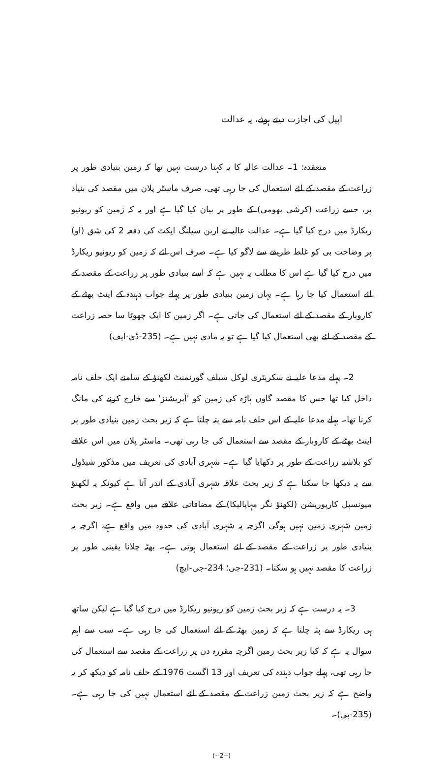اپیل کی اجازت دیتے ہوئے، یہ عدالت
منعقدہ: 1۔ عدالت عالیہ کا یہ کہنا درست نہیں تھا کہ زمین بنیادی طور پر زراعت کے مقصد کے لئے استعمال کی جا رہی تھی، صرف ماسٹر پلان میں مقصد کی بنیاد پر، جسے زراعت (کرشی بھومی) کے طور پر بیان کیا گیا ہے اور یہ کہ زمین کو ریونیو ریکارڈ میں درج کیا گیا ہے۔ عدالت عالیہ نے اربن سیلنگ ایکٹ کی دفعہ 2 کی شق (او) پر وضاحت بی کو غلط طریقے سے لاگو کیا ہے۔ صرف اس لئے کہ زمین کو ریونیو ریکارڈ میں درج کیا گیا ہے اس کا مطلب یہ نہیں ہے کہ اسے بنیادی طور پر زراعت کے مقصد کے لئے استعمال کیا جا رہا ہے۔ یہاں زمین بنیادی طور پر پہلے جواب دہندہ کے اینٹ بھٹے کے کاروبار کے مقصد کے لئے استعمال کی جاتی ہے۔ اگر زمین کا ایک چھوٹا سا حصہ زراعت کے مقصد کے لئے بھی استعمال کیا گیا ہے تو یہ مادی نہیں ہے۔ (235-ڈی-ایف)
2۔ پہلے مدعا علیہ نے سکریٹری لوکل سیلف گورنمنٹ لکھنؤ کے سامنے ایک حلف نامہ داخل کیا تھا جس کا مقصد گاوں پاڑہ کی زمین کو 'آپریشنز' سے خارج کرنے کی مانگ کرنا تھا۔ پہلے مدعا علیہ کے اس حلف نامہ سے پتہ چلتا ہے کہ زیر بحث زمین بنیادی طور پر اینٹ بھٹے کے کاروبار کے مقصد سے استعمال کی جا رہی تھی۔ ماسٹر پلان میں اس علاقے کو بلاشبہ زراعت کے طور پر دکھایا گیا ہے۔ شہری آبادی کی تعریف میں مذکور شیڈول سے یہ دیکھا جا سکتا ہے کہ زیر بحث علاقہ شہری آبادی کے اندر آتا ہے کیونکہ یہ لکھنؤ میونسپل کارپوریشن (لکھنؤ نگر مہاپالیکا) کے مضافاتی علاقے میں واقع ہے۔ زیر بحث زمین شہری زمین نہیں ہوگی اگرچہ یہ شہری آبادی کی حدود میں واقع ہے، اگرچہ یہ بنیادی طور پر زراعت کے مقصد کے لئے استعمال ہوتی ہے۔ بھٹہ چلانا یقینی طور پر زراعت کا مقصد نہیں ہو سکتا۔ (231-جی؛ 234-جی-ایچ)
3۔ یہ درست ہے کہ زیر بحث زمین کو ریونیو ریکارڈ میں درج کیا گیا ہے لیکن ساتھ ہی ریکارڈ سے پتہ چلتا ہے کہ زمین بھٹہ کے لئے استعمال کی جا رہی ہے۔ سب سے اہم سوال یہ ہے کہ کیا زیر بحث زمین اگرچہ مقررہ دن پر زراعت کے مقصد سے استعمال کی جا رہی تھی، پہلے جواب دہندہ کی تعریف اور 13 اگست 1976 کے حلف نامہ کو دیکھ کر یہ واضح ہے کہ زیر بحث زمین زراعت کے مقصد کے لئے استعمال نہیں کی جا رہی ہے۔ (235-بی)۔
(--2--)